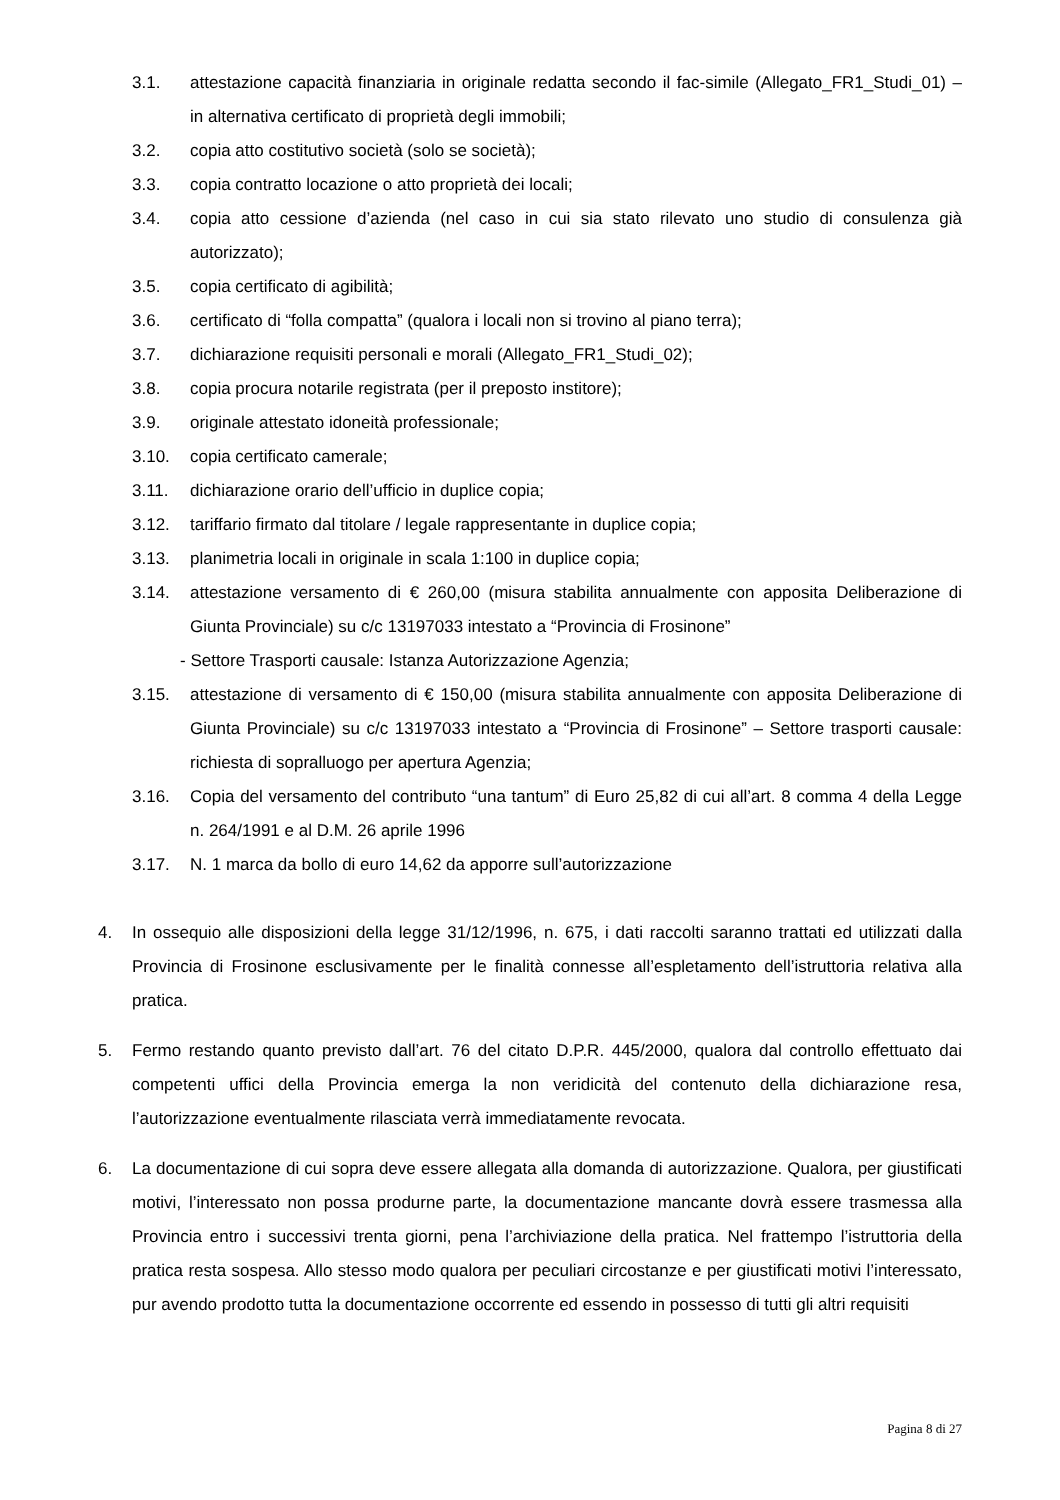3.1. attestazione capacità finanziaria in originale redatta secondo il fac-simile (Allegato_FR1_Studi_01) – in alternativa certificato di proprietà degli immobili;
3.2. copia atto costitutivo società (solo se società);
3.3. copia contratto locazione o atto proprietà dei locali;
3.4. copia atto cessione d’azienda (nel caso in cui sia stato rilevato uno studio di consulenza già autorizzato);
3.5. copia certificato di agibilità;
3.6. certificato di “folla compatta” (qualora i locali non si trovino al piano terra);
3.7. dichiarazione requisiti personali e morali (Allegato_FR1_Studi_02);
3.8. copia procura notarile registrata (per il preposto institore);
3.9. originale attestato idoneità professionale;
3.10. copia certificato camerale;
3.11. dichiarazione orario dell’ufficio in duplice copia;
3.12. tariffario firmato dal titolare / legale rappresentante in duplice copia;
3.13. planimetria locali in originale in scala 1:100 in duplice copia;
3.14. attestazione versamento di € 260,00 (misura stabilita annualmente con apposita Deliberazione di Giunta Provinciale) su c/c 13197033 intestato a “Provincia di Frosinone”
- Settore Trasporti causale: Istanza Autorizzazione Agenzia;
3.15. attestazione di versamento di € 150,00 (misura stabilita annualmente con apposita Deliberazione di Giunta Provinciale) su c/c 13197033 intestato a “Provincia di Frosinone” – Settore trasporti causale: richiesta di sopralluogo per apertura Agenzia;
3.16. Copia del versamento del contributo “una tantum” di Euro 25,82 di cui all’art. 8 comma 4 della Legge n. 264/1991 e al D.M. 26 aprile 1996
3.17. N. 1 marca da bollo di euro 14,62 da apporre sull’autorizzazione
4. In ossequio alle disposizioni della legge 31/12/1996, n. 675, i dati raccolti saranno trattati ed utilizzati dalla Provincia di Frosinone esclusivamente per le finalità connesse all’espletamento dell’istruttoria relativa alla pratica.
5. Fermo restando quanto previsto dall’art. 76 del citato D.P.R. 445/2000, qualora dal controllo effettuato dai competenti uffici della Provincia emerga la non veridicità del contenuto della dichiarazione resa, l’autorizzazione eventualmente rilasciata verrà immediatamente revocata.
6. La documentazione di cui sopra deve essere allegata alla domanda di autorizzazione. Qualora, per giustificati motivi, l’interessato non possa produrne parte, la documentazione mancante dovrà essere trasmessa alla Provincia entro i successivi trenta giorni, pena l’archiviazione della pratica. Nel frattempo l’istruttoria della pratica resta sospesa. Allo stesso modo qualora per peculiari circostanze e per giustificati motivi l’interessato, pur avendo prodotto tutta la documentazione occorrente ed essendo in possesso di tutti gli altri requisiti
Pagina 8 di 27